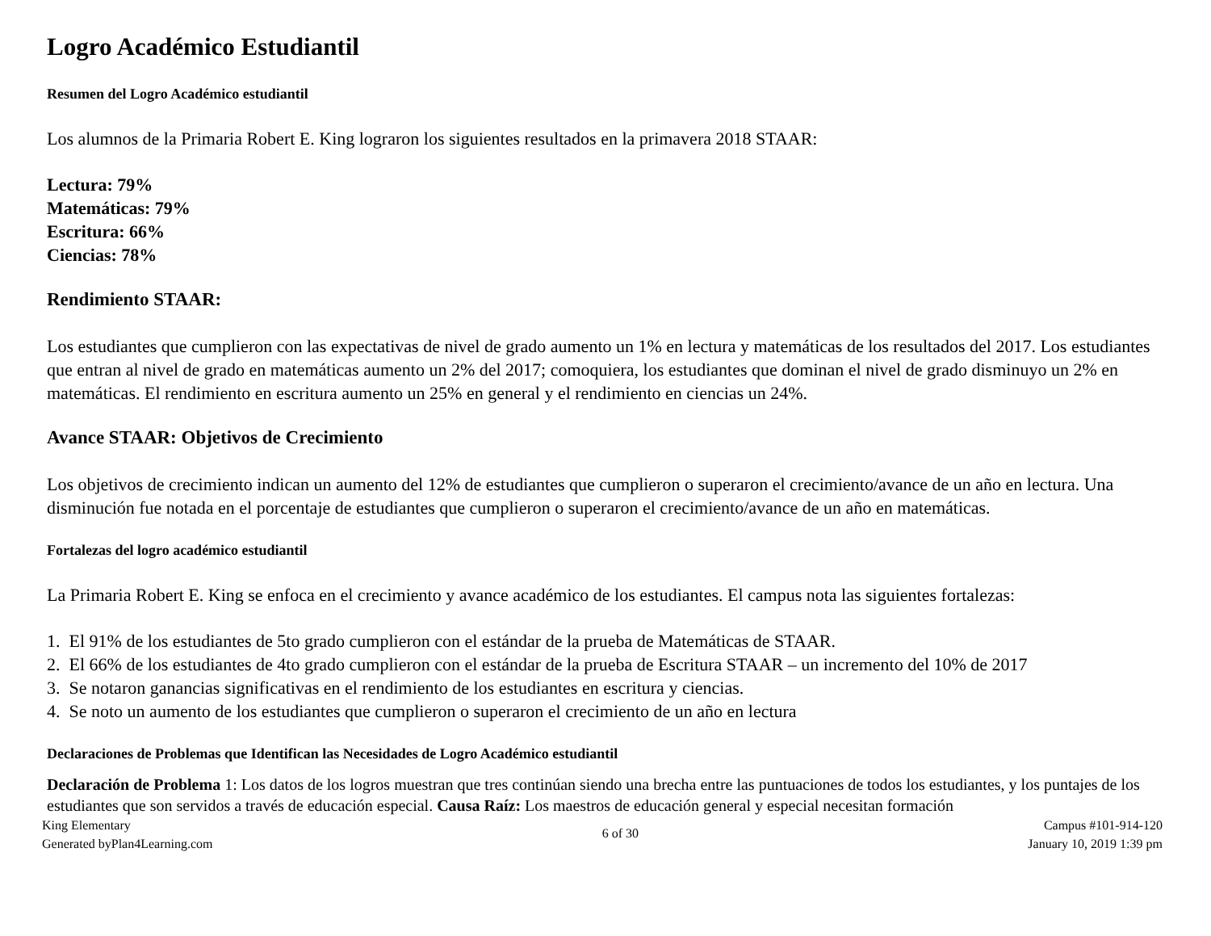Logro Académico Estudiantil
Resumen del Logro Académico estudiantil
Los alumnos de la Primaria Robert E. King lograron los siguientes resultados en la primavera 2018 STAAR:
Lectura: 79%
Matemáticas: 79%
Escritura: 66%
Ciencias: 78%
Rendimiento STAAR:
Los estudiantes que cumplieron con las expectativas de nivel de grado aumento un 1% en lectura y matemáticas de los resultados del 2017. Los estudiantes que entran al nivel de grado en matemáticas aumento un 2% del 2017; comoquiera, los estudiantes que dominan el nivel de grado disminuyo un 2% en matemáticas. El rendimiento en escritura aumento un 25% en general y el rendimiento en ciencias un 24%.
Avance STAAR: Objetivos de Crecimiento
Los objetivos de crecimiento indican un aumento del 12% de estudiantes que cumplieron o superaron el crecimiento/avance de un año en lectura. Una disminución fue notada en el porcentaje de estudiantes que cumplieron o superaron el crecimiento/avance de un año en matemáticas.
Fortalezas del logro académico estudiantil
La Primaria Robert E. King se enfoca en el crecimiento y avance académico de los estudiantes. El campus nota las siguientes fortalezas:
1. El 91% de los estudiantes de 5to grado cumplieron con el estándar de la prueba de Matemáticas de STAAR.
2. El 66% de los estudiantes de 4to grado cumplieron con el estándar de la prueba de Escritura STAAR – un incremento del 10% de 2017
3. Se notaron ganancias significativas en el rendimiento de los estudiantes en escritura y ciencias.
4. Se noto un aumento de los estudiantes que cumplieron o superaron el crecimiento de un año en lectura
Declaraciones de Problemas que Identifican las Necesidades de Logro Académico estudiantil
Declaración de Problema 1: Los datos de los logros muestran que tres continúan siendo una brecha entre las puntuaciones de todos los estudiantes, y los puntajes de los estudiantes que son servidos a través de educación especial. Causa Raíz: Los maestros de educación general y especial necesitan formación
King Elementary
Generated byPlan4Learning.com
6 of 30
Campus #101-914-120
January 10, 2019 1:39 pm